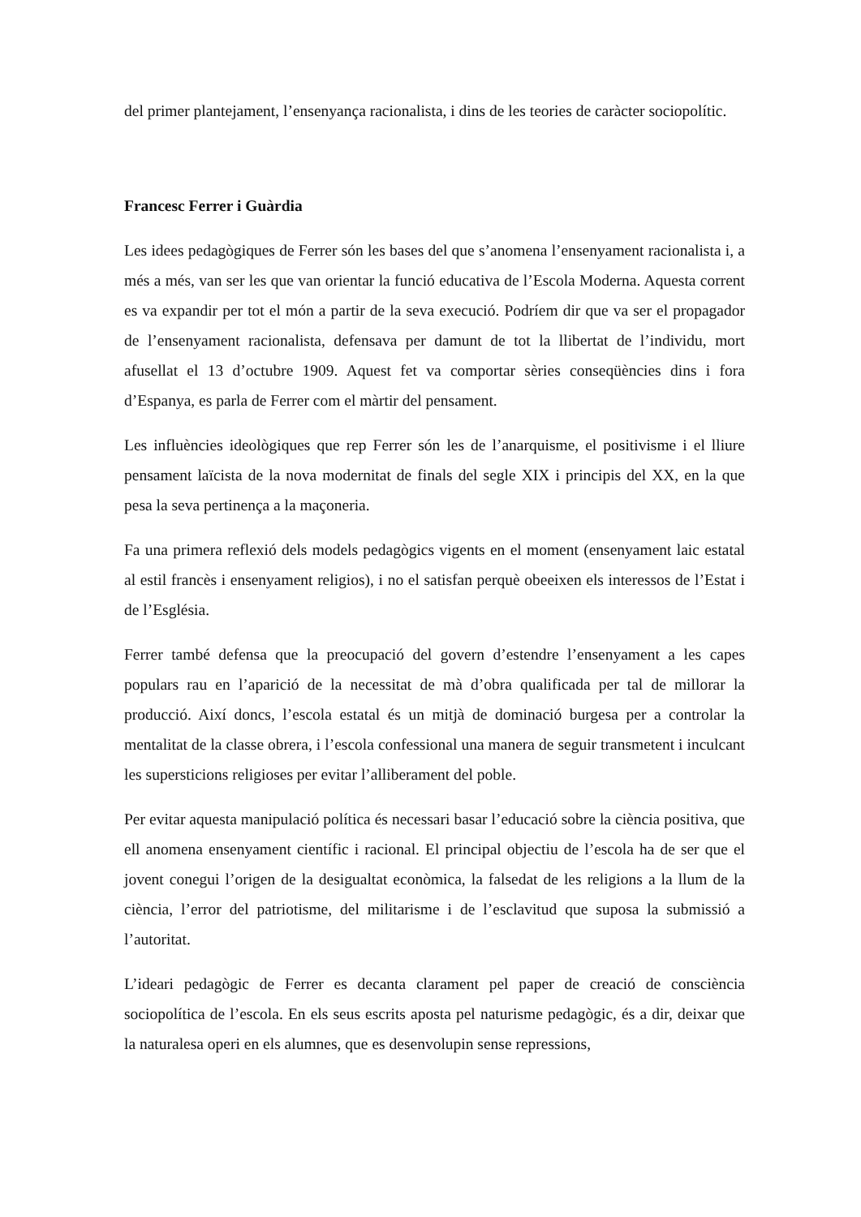del primer plantejament, l’ensenyança racionalista, i dins de les teories de caràcter sociopolític.
Francesc Ferrer i Guàrdia
Les idees pedagògiques de Ferrer són les bases del que s’anomena l’ensenyament racionalista i, a més a més, van ser les que van orientar la funció educativa de l’Escola Moderna. Aquesta corrent es va expandir per tot el món a partir de la seva execució. Podríem dir que va ser el propagador de l’ensenyament racionalista, defensava per damunt de tot la llibertat de l’individu, mort afusellat el 13 d’octubre 1909. Aquest fet va comportar sèries conseqüències dins i fora d’Espanya, es parla de Ferrer com el màrtir del pensament.
Les influències ideològiques que rep Ferrer són les de l’anarquisme, el positivisme i el lliure pensament laïcista de la nova modernitat de finals del segle XIX i principis del XX, en la que pesa la seva pertinença a la maçoneria.
Fa una primera reflexió dels models pedagògics vigents en el moment (ensenyament laic estatal al estil francès i ensenyament religios), i no el satisfan perquè obeeixen els interessos de l’Estat i de l’Església.
Ferrer també defensa que la preocupació del govern d’estendre l’ensenyament a les capes populars rau en l’aparició de la necessitat de mà d’obra qualificada per tal de millorar la producció. Així doncs, l’escola estatal és un mitjà de dominació burgesa per a controlar la mentalitat de la classe obrera, i l’escola confessional una manera de seguir transmetent i inculcant les supersticions religioses per evitar l’alliberament del poble.
Per evitar aquesta manipulació política és necessari basar l’educació sobre la ciència positiva, que ell anomena ensenyament científic i racional. El principal objectiu de l’escola ha de ser que el jovent conegui l’origen de la desigualtat econòmica, la falsedat de les religions a la llum de la ciència, l’error del patriotisme, del militarisme i de l’esclavitud que suposa la submissió a l’autoritat.
L’ideari pedagògic de Ferrer es decanta clarament pel paper de creació de consciència sociopolítica de l’escola. En els seus escrits aposta pel naturisme pedagògic, és a dir, deixar que la naturalesa operi en els alumnes, que es desenvolupin sense repressions,